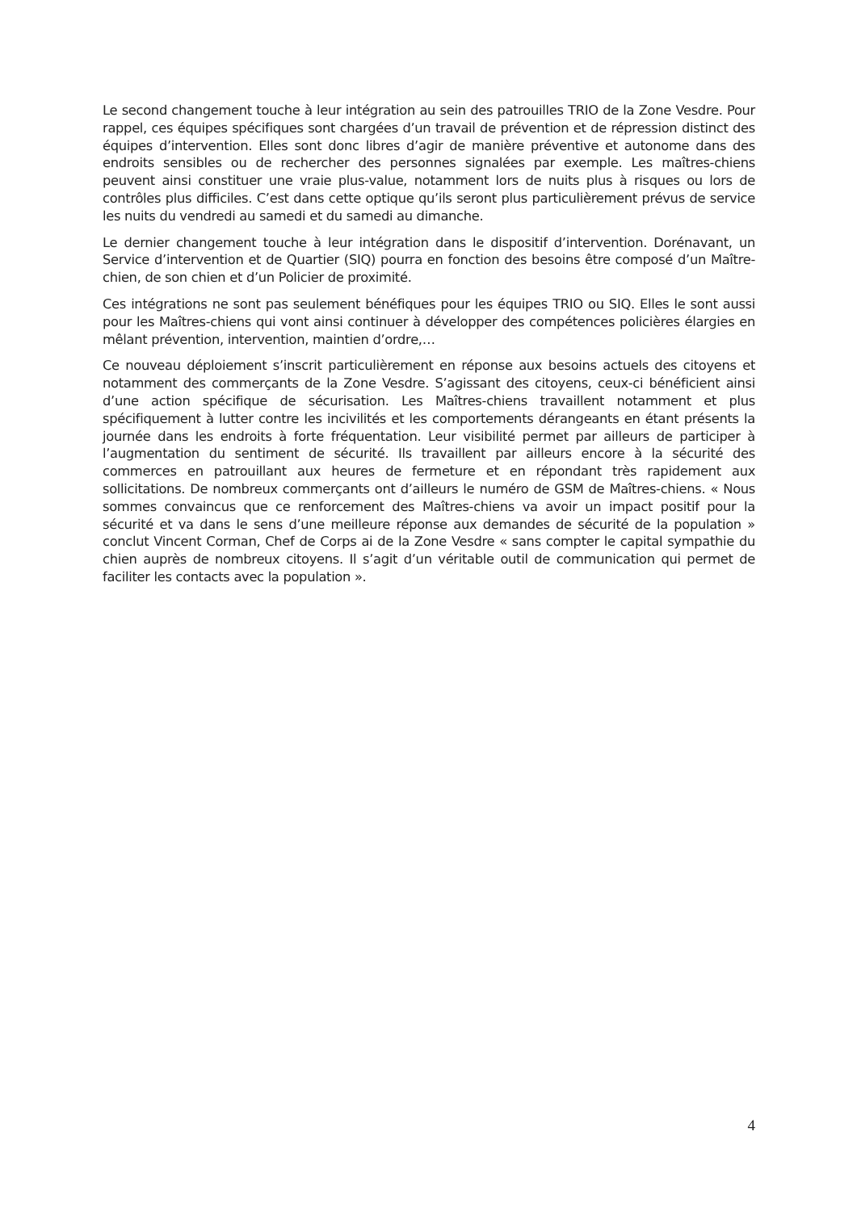Le second changement touche à leur intégration au sein des patrouilles TRIO de la Zone Vesdre. Pour rappel, ces équipes spécifiques sont chargées d’un travail de prévention et de répression distinct des équipes d’intervention. Elles sont donc libres d’agir de manière préventive et autonome dans des endroits sensibles ou de rechercher des personnes signalées par exemple. Les maîtres-chiens peuvent ainsi constituer une vraie plus-value, notamment lors de nuits plus à risques ou lors de contrôles plus difficiles. C’est dans cette optique qu’ils seront plus particulièrement prévus de service les nuits du vendredi au samedi et du samedi au dimanche.
Le dernier changement touche à leur intégration dans le dispositif d’intervention. Dorénavant, un Service d’intervention et de Quartier (SIQ) pourra en fonction des besoins être composé d’un Maître-chien, de son chien et d’un Policier de proximité.
Ces intégrations ne sont pas seulement bénéfiques pour les équipes TRIO ou SIQ. Elles le sont aussi pour les Maîtres-chiens qui vont ainsi continuer à développer des compétences policières élargies en mêlant prévention, intervention, maintien d’ordre,…
Ce nouveau déploiement s’inscrit particulièrement en réponse aux besoins actuels des citoyens et notamment des commerçants de la Zone Vesdre. S’agissant des citoyens, ceux-ci bénéficient ainsi d’une action spécifique de sécurisation. Les Maîtres-chiens travaillent notamment et plus spécifiquement à lutter contre les incivilités et les comportements dérangeants en étant présents la journée dans les endroits à forte fréquentation. Leur visibilité permet par ailleurs de participer à l’augmentation du sentiment de sécurité. Ils travaillent par ailleurs encore à la sécurité des commerces en patrouillant aux heures de fermeture et en répondant très rapidement aux sollicitations. De nombreux commerçants ont d’ailleurs le numéro de GSM de Maîtres-chiens. « Nous sommes convaincus que ce renforcement des Maîtres-chiens va avoir un impact positif pour la sécurité et va dans le sens d’une meilleure réponse aux demandes de sécurité de la population » conclut Vincent Corman, Chef de Corps ai de la Zone Vesdre « sans compter le capital sympathie du chien auprès de nombreux citoyens. Il s’agit d’un véritable outil de communication qui permet de faciliter les contacts avec la population ».
4